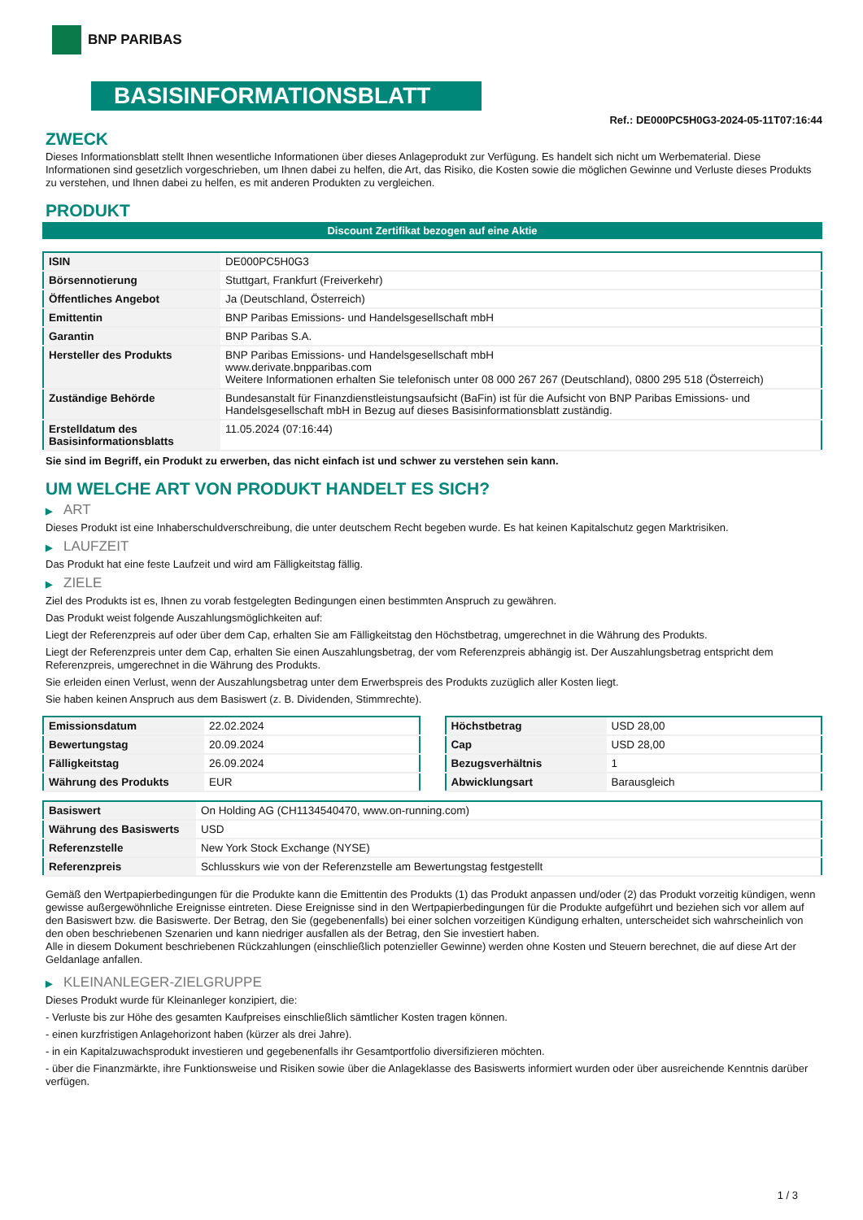BNP PARIBAS
BASISINFORMATIONSBLATT
Ref.: DE000PC5H0G3-2024-05-11T07:16:44
ZWECK
Dieses Informationsblatt stellt Ihnen wesentliche Informationen über dieses Anlageprodukt zur Verfügung. Es handelt sich nicht um Werbematerial. Diese Informationen sind gesetzlich vorgeschrieben, um Ihnen dabei zu helfen, die Art, das Risiko, die Kosten sowie die möglichen Gewinne und Verluste dieses Produkts zu verstehen, und Ihnen dabei zu helfen, es mit anderen Produkten zu vergleichen.
PRODUKT
Discount Zertifikat bezogen auf eine Aktie
| ISIN | DE000PC5H0G3 |
| Börsennotierung | Stuttgart, Frankfurt (Freiverkehr) |
| Öffentliches Angebot | Ja (Deutschland, Österreich) |
| Emittentin | BNP Paribas Emissions- und Handelsgesellschaft mbH |
| Garantin | BNP Paribas S.A. |
| Hersteller des Produkts | BNP Paribas Emissions- und Handelsgesellschaft mbH www.derivate.bnpparibas.com Weitere Informationen erhalten Sie telefonisch unter 08 000 267 267 (Deutschland), 0800 295 518 (Österreich) |
| Zuständige Behörde | Bundesanstalt für Finanzdienstleistungsaufsicht (BaFin) ist für die Aufsicht von BNP Paribas Emissions- und Handelsgesellschaft mbH in Bezug auf dieses Basisinformationsblatt zuständig. |
| Erstelldatum des Basisinformationsblatts | 11.05.2024 (07:16:44) |
Sie sind im Begriff, ein Produkt zu erwerben, das nicht einfach ist und schwer zu verstehen sein kann.
UM WELCHE ART VON PRODUKT HANDELT ES SICH?
▶ ART
Dieses Produkt ist eine Inhaberschuldverschreibung, die unter deutschem Recht begeben wurde. Es hat keinen Kapitalschutz gegen Marktrisiken.
▶ LAUFZEIT
Das Produkt hat eine feste Laufzeit und wird am Fälligkeitstag fällig.
▶ ZIELE
Ziel des Produkts ist es, Ihnen zu vorab festgelegten Bedingungen einen bestimmten Anspruch zu gewähren.
Das Produkt weist folgende Auszahlungsmöglichkeiten auf:
Liegt der Referenzpreis auf oder über dem Cap, erhalten Sie am Fälligkeitstag den Höchstbetrag, umgerechnet in die Währung des Produkts.
Liegt der Referenzpreis unter dem Cap, erhalten Sie einen Auszahlungsbetrag, der vom Referenzpreis abhängig ist. Der Auszahlungsbetrag entspricht dem Referenzpreis, umgerechnet in die Währung des Produkts.
Sie erleiden einen Verlust, wenn der Auszahlungsbetrag unter dem Erwerbspreis des Produkts zuzüglich aller Kosten liegt.
Sie haben keinen Anspruch aus dem Basiswert (z. B. Dividenden, Stimmrechte).
| Emissionsdatum | 22.02.2024 |
| Bewertungstag | 20.09.2024 |
| Fälligkeitstag | 26.09.2024 |
| Währung des Produkts | EUR |
| Höchstbetrag | USD 28,00 |
| Cap | USD 28,00 |
| Bezugsverhältnis | 1 |
| Abwicklungsart | Barausgleich |
| Basiswert | On Holding AG (CH1134540470, www.on-running.com) |
| Währung des Basiswerts | USD |
| Referenzstelle | New York Stock Exchange (NYSE) |
| Referenzpreis | Schlusskurs wie von der Referenzstelle am Bewertungstag festgestellt |
Gemäß den Wertpapierbedingungen für die Produkte kann die Emittentin des Produkts (1) das Produkt anpassen und/oder (2) das Produkt vorzeitig kündigen, wenn gewisse außergewöhnliche Ereignisse eintreten. Diese Ereignisse sind in den Wertpapierbedingungen für die Produkte aufgeführt und beziehen sich vor allem auf den Basiswert bzw. die Basiswerte. Der Betrag, den Sie (gegebenenfalls) bei einer solchen vorzeitigen Kündigung erhalten, unterscheidet sich wahrscheinlich von den oben beschriebenen Szenarien und kann niedriger ausfallen als der Betrag, den Sie investiert haben.
Alle in diesem Dokument beschriebenen Rückzahlungen (einschließlich potenzieller Gewinne) werden ohne Kosten und Steuern berechnet, die auf diese Art der Geldanlage anfallen.
▶ KLEINANLEGER-ZIELGRUPPE
Dieses Produkt wurde für Kleinanleger konzipiert, die:
- Verluste bis zur Höhe des gesamten Kaufpreises einschließlich sämtlicher Kosten tragen können.
- einen kurzfristigen Anlagehorizont haben (kürzer als drei Jahre).
- in ein Kapitalzuwachsprodukt investieren und gegebenenfalls ihr Gesamtportfolio diversifizieren möchten.
- über die Finanzmärkte, ihre Funktionsweise und Risiken sowie über die Anlageklasse des Basiswerts informiert wurden oder über ausreichende Kenntnis darüber verfügen.
1 / 3